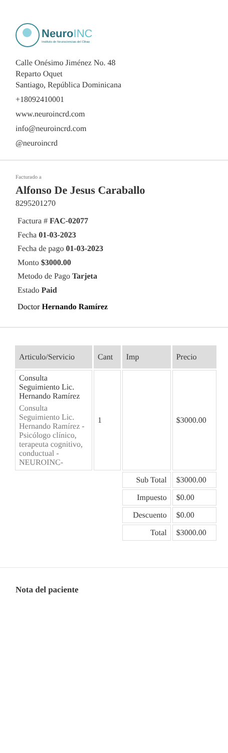Neuro INC
Instituto de Neurociencias del Cibao
Calle Onésimo Jiménez No. 48
Reparto Oquet
Santiago, República Dominicana
+18092410001
www.neuroincrd.com
info@neuroincrd.com
@neuroincrd
Facturado a
Alfonso De Jesus Caraballo
8295201270
Factura # FAC-02077
Fecha 01-03-2023
Fecha de pago 01-03-2023
Monto $3000.00
Metodo de Pago Tarjeta
Estado Paid
Doctor Hernando Ramírez
| Articulo/Servicio | Cant | Imp | Precio |
| --- | --- | --- | --- |
| Consulta Seguimiento Lic. Hernando Ramírez Consulta Seguimiento Lic. Hernando Ramírez - Psicólogo clínico, terapeuta cognitivo, conductual -NEUROINC- | 1 | | $3000.00 |
| | | Sub Total | $3000.00 |
| | | Impuesto | $0.00 |
| | | Descuento | $0.00 |
| | | Total | $3000.00 |
Nota del paciente